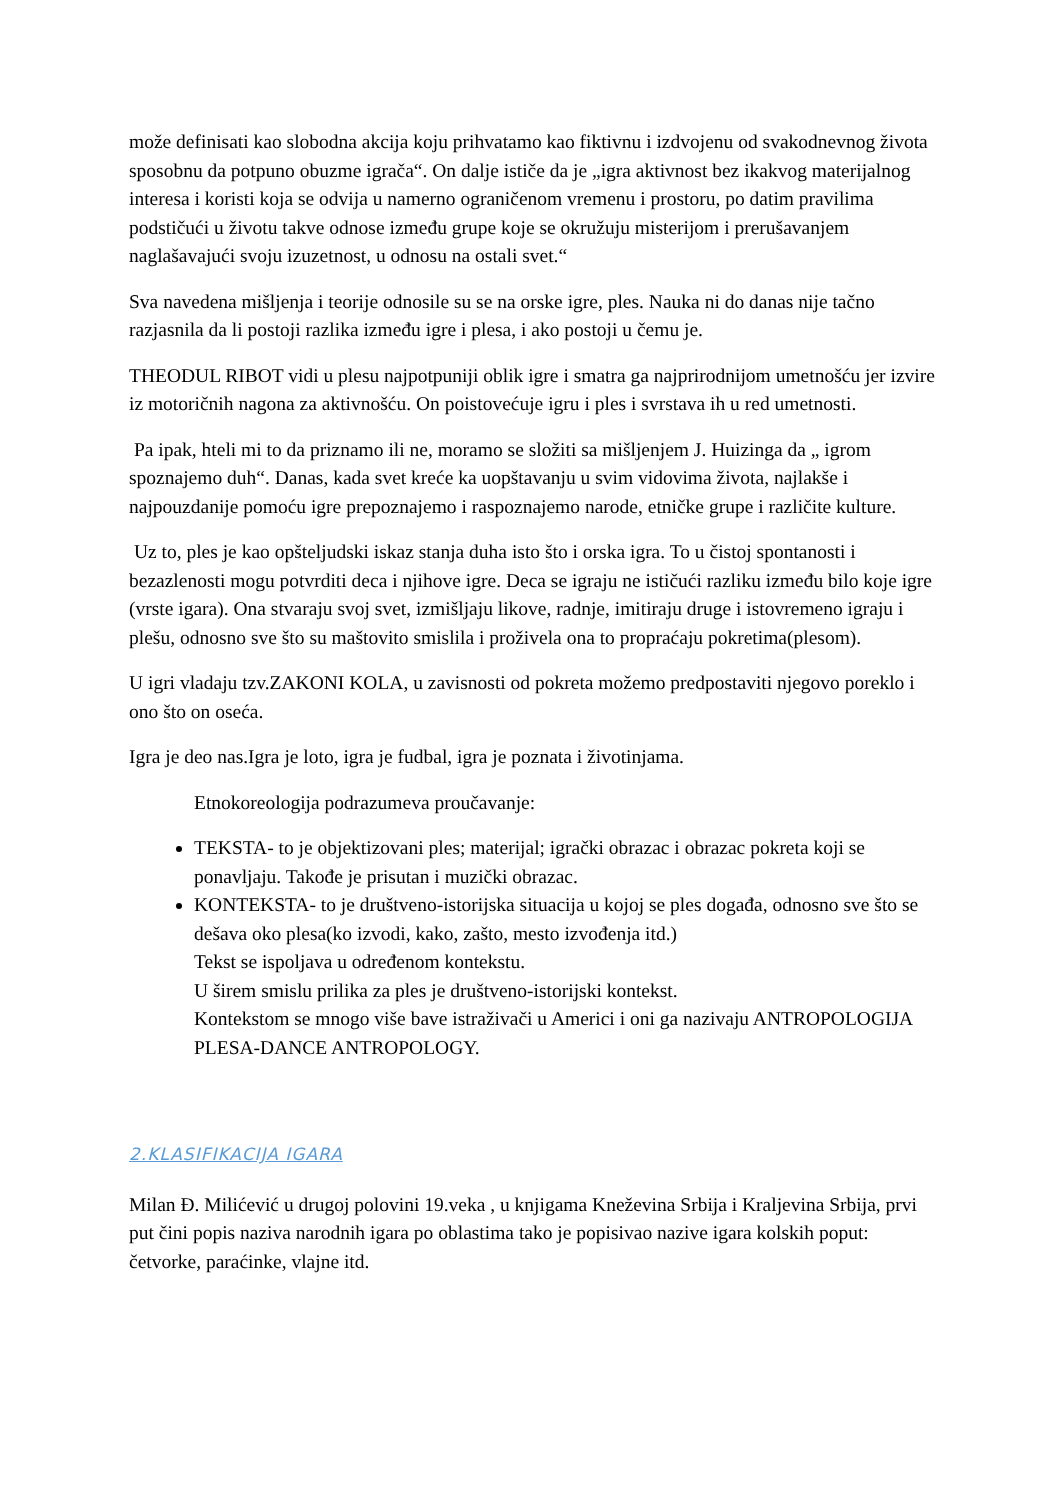može definisati kao slobodna akcija koju prihvatamo kao fiktivnu i izdvojenu od svakodnevnog života sposobnu da potpuno obuzme igrača“. On dalje ističe da je „igra aktivnost bez ikakvog materijalnog interesa i koristi koja se odvija u namerno ograničenom vremenu i prostoru, po datim pravilima podstičući u životu takve odnose između grupe koje se okružuju misterijom i prerušavanjem naglašavajući svoju izuzetnost, u odnosu na ostali svet.“
Sva navedena mišljenja i teorije odnosile su se na orske igre, ples. Nauka ni do danas nije tačno razjasnila da li postoji razlika između igre i plesa, i ako postoji u čemu je.
THEODUL RIBOT vidi u plesu najpotpuniji oblik igre i smatra ga najprirodnijom umetnošću jer izvire iz motoričnih nagona za aktivnošću. On poistovećuje igru i ples i svrstava ih u red umetnosti.
Pa ipak, hteli mi to da priznamo ili ne, moramo se složiti sa mišljenjem J. Huizinga da „ igrom spoznajemo duh“. Danas, kada svet kreće ka uopštavanju u svim vidovima života, najlakše i najpouzdanije pomoću igre prepoznajemo i raspoznajemo narode, etničke grupe i različite kulture.
Uz to, ples je kao opšteljudski iskaz stanja duha isto što i orska igra. To u čistoj spontanosti i bezazlenosti mogu potvrditi deca i njihove igre. Deca se igraju ne ističući razliku između bilo koje igre (vrste igara). Ona stvaraju svoj svet, izmišljaju likove, radnje, imitiraju druge i istovremeno igraju i plešu, odnosno sve što su maštovito smislila i proživela ona to propraćaju pokretima(plesom).
U igri vladaju tzv.ZAKONI KOLA, u zavisnosti od pokreta možemo predpostaviti njegovo poreklo i ono što on oseća.
Igra je deo nas.Igra je loto, igra je fudbal, igra je poznata i životinjama.
Etnokoreologija podrazumeva proučavanje:
TEKSTA- to je objektizovani ples; materijal; igrački obrazac i obrazac pokreta koji se ponavljaju. Takođe je prisutan i muzički obrazac.
KONTEKSTA- to je društveno-istorijska situacija u kojoj se ples događa, odnosno sve što se dešava oko plesa(ko izvodi, kako, zašto, mesto izvođenja itd.)
Tekst se ispoljava u određenom kontekstu.
U širem smislu prilika za ples je društveno-istorijski kontekst.
Kontekstom se mnogo više bave istraživači u Americi i oni ga nazivaju ANTROPOLOGIJA PLESA-DANCE ANTROPOLOGY.
2.KLASIFIKACIJA IGARA
Milan Đ. Milićević u drugoj polovini 19.veka , u knjigama Kneževina Srbija i Kraljevina Srbija, prvi put čini popis naziva narodnih igara po oblastima tako je popisivao nazive igara kolskih poput: četvorke, paraćinke, vlajne itd.